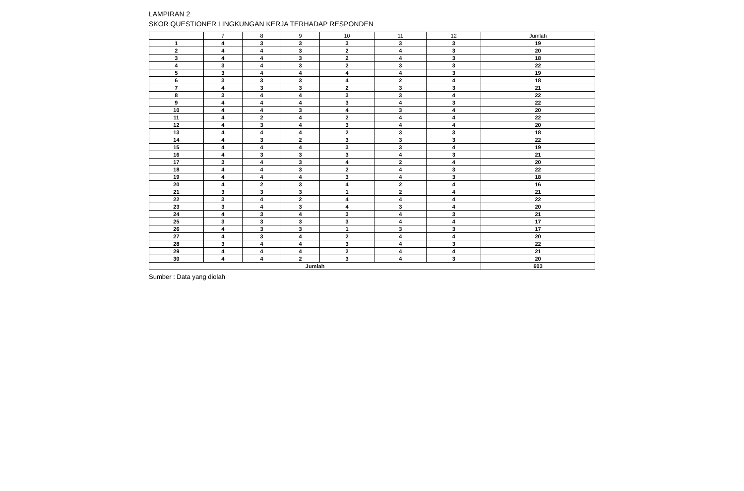LAMPIRAN 2
SKOR QUESTIONER LINGKUNGAN KERJA TERHADAP RESPONDEN
| | 7 | 8 | 9 | 10 | 11 | 12 | Jumlah |
| --- | --- | --- | --- | --- | --- | --- | --- |
| 1 | 4 | 3 | 3 | 3 | 3 | 3 | 19 |
| 2 | 4 | 4 | 3 | 2 | 4 | 3 | 20 |
| 3 | 4 | 4 | 3 | 2 | 4 | 3 | 18 |
| 4 | 3 | 4 | 3 | 2 | 3 | 3 | 22 |
| 5 | 3 | 4 | 4 | 4 | 4 | 3 | 19 |
| 6 | 3 | 3 | 3 | 4 | 2 | 4 | 18 |
| 7 | 4 | 3 | 3 | 2 | 3 | 3 | 21 |
| 8 | 3 | 4 | 4 | 3 | 3 | 4 | 22 |
| 9 | 4 | 4 | 4 | 3 | 4 | 3 | 22 |
| 10 | 4 | 4 | 3 | 4 | 3 | 4 | 20 |
| 11 | 4 | 2 | 4 | 2 | 4 | 4 | 22 |
| 12 | 4 | 3 | 4 | 3 | 4 | 4 | 20 |
| 13 | 4 | 4 | 4 | 2 | 3 | 3 | 18 |
| 14 | 4 | 3 | 2 | 3 | 3 | 3 | 22 |
| 15 | 4 | 4 | 4 | 3 | 3 | 4 | 19 |
| 16 | 4 | 3 | 3 | 3 | 4 | 3 | 21 |
| 17 | 3 | 4 | 3 | 4 | 2 | 4 | 20 |
| 18 | 4 | 4 | 3 | 2 | 4 | 3 | 22 |
| 19 | 4 | 4 | 4 | 3 | 4 | 3 | 18 |
| 20 | 4 | 2 | 3 | 4 | 2 | 4 | 16 |
| 21 | 3 | 3 | 3 | 1 | 2 | 4 | 21 |
| 22 | 3 | 4 | 2 | 4 | 4 | 4 | 22 |
| 23 | 3 | 4 | 3 | 4 | 3 | 4 | 20 |
| 24 | 4 | 3 | 4 | 3 | 4 | 3 | 21 |
| 25 | 3 | 3 | 3 | 3 | 4 | 4 | 17 |
| 26 | 4 | 3 | 3 | 1 | 3 | 3 | 17 |
| 27 | 4 | 3 | 4 | 2 | 4 | 4 | 20 |
| 28 | 3 | 4 | 4 | 3 | 4 | 3 | 22 |
| 29 | 4 | 4 | 4 | 2 | 4 | 4 | 21 |
| 30 | 4 | 4 | 2 | 3 | 4 | 3 | 20 |
| Jumlah | | | | | | | 603 |
Sumber : Data yang diolah